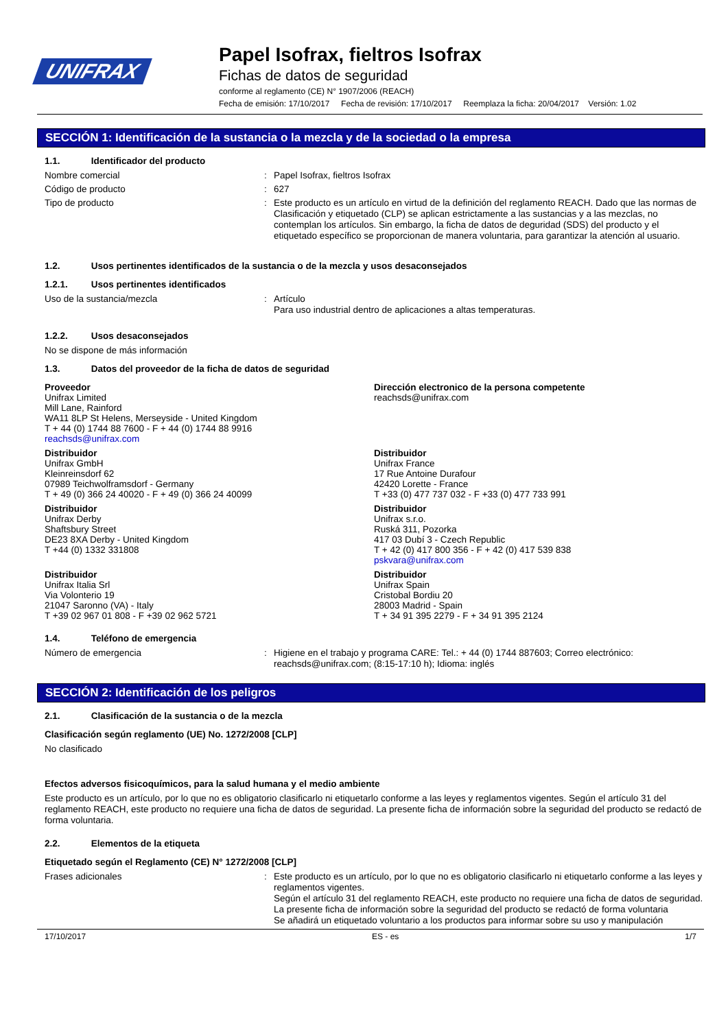UNIFRAX
Papel Isofrax, fieltros Isofrax
Fichas de datos de seguridad
conforme al reglamento (CE) N° 1907/2006 (REACH)
Fecha de emisión: 17/10/2017 Fecha de revisión: 17/10/2017 Reemplaza la ficha: 20/04/2017 Versión: 1.02
SECCIÓN 1: Identificación de la sustancia o la mezcla y de la sociedad o la empresa
1.1. Identificador del producto
Nombre comercial :
Papel Isofrax, fieltros Isofrax
Código de producto :
627
Tipo de producto :
Este producto es un artículo en virtud de la definición del reglamento REACH. Dado que las normas de Clasificación y etiquetado (CLP) se aplican estrictamente a las sustancias y a las mezclas, no contemplan los artículos. Sin embargo, la ficha de datos de deguridad (SDS) del producto y el etiquetado específico se proporcionan de manera voluntaria, para garantizar la atención al usuario.
1.2. Usos pertinentes identificados de la sustancia o de la mezcla y usos desaconsejados
1.2.1. Usos pertinentes identificados
Uso de la sustancia/mezcla :
Artículo
Para uso industrial dentro de aplicaciones a altas temperaturas.
1.2.2. Usos desaconsejados
No se dispone de más información
1.3. Datos del proveedor de la ficha de datos de seguridad
Proveedor
Unifrax Limited
Mill Lane, Rainford
WA11 8LP St Helens, Merseyside - United Kingdom
T + 44 (0) 1744 88 7600 - F + 44 (0) 1744 88 9916
reachsds@unifrax.com
Distribuidor
Unifrax GmbH
Kleinreinsdorf 62
07989 Teichwolframsdorf - Germany
T + 49 (0) 366 24 40020 - F + 49 (0) 366 24 40099
Distribuidor
Unifrax Derby
Shaftsbury Street
DE23 8XA Derby - United Kingdom
T +44 (0) 1332 331808
Distribuidor
Unifrax Italia Srl
Via Volonterio 19
21047 Saronno (VA) - Italy
T +39 02 967 01 808 - F +39 02 962 5721
Dirección electronico de la persona competente
reachsds@unifrax.com
Distribuidor
Unifrax France
17 Rue Antoine Durafour
42420 Lorette - France
T +33 (0) 477 737 032 - F +33 (0) 477 733 991
Distribuidor
Unifrax s.r.o.
Ruská 311, Pozorka
417 03 Dubí 3 - Czech Republic
T + 42 (0) 417 800 356 - F + 42 (0) 417 539 838
pskvara@unifrax.com
Distribuidor
Unifrax Spain
Cristobal Bordiu 20
28003 Madrid - Spain
T + 34 91 395 2279 - F + 34 91 395 2124
1.4. Teléfono de emergencia
Número de emergencia :
Higiene en el trabajo y programa CARE: Tel.: + 44 (0) 1744 887603; Correo electrónico: reachsds@unifrax.com; (8:15-17:10 h); Idioma: inglés
SECCIÓN 2: Identificación de los peligros
2.1. Clasificación de la sustancia o de la mezcla
Clasificación según reglamento (UE) No. 1272/2008 [CLP]
No clasificado
Efectos adversos fisicoquímicos, para la salud humana y el medio ambiente
Este producto es un artículo, por lo que no es obligatorio clasificarlo ni etiquetarlo conforme a las leyes y reglamentos vigentes. Según el artículo 31 del reglamento REACH, este producto no requiere una ficha de datos de seguridad. La presente ficha de información sobre la seguridad del producto se redactó de forma voluntaria.
2.2. Elementos de la etiqueta
Etiquetado según el Reglamento (CE) N° 1272/2008 [CLP]
Frases adicionales :
Este producto es un artículo, por lo que no es obligatorio clasificarlo ni etiquetarlo conforme a las leyes y reglamentos vigentes.
Según el artículo 31 del reglamento REACH, este producto no requiere una ficha de datos de seguridad. La presente ficha de información sobre la seguridad del producto se redactó de forma voluntaria
Se añadirá un etiquetado voluntario a los productos para informar sobre su uso y manipulación
17/10/2017 ES - es 1/7